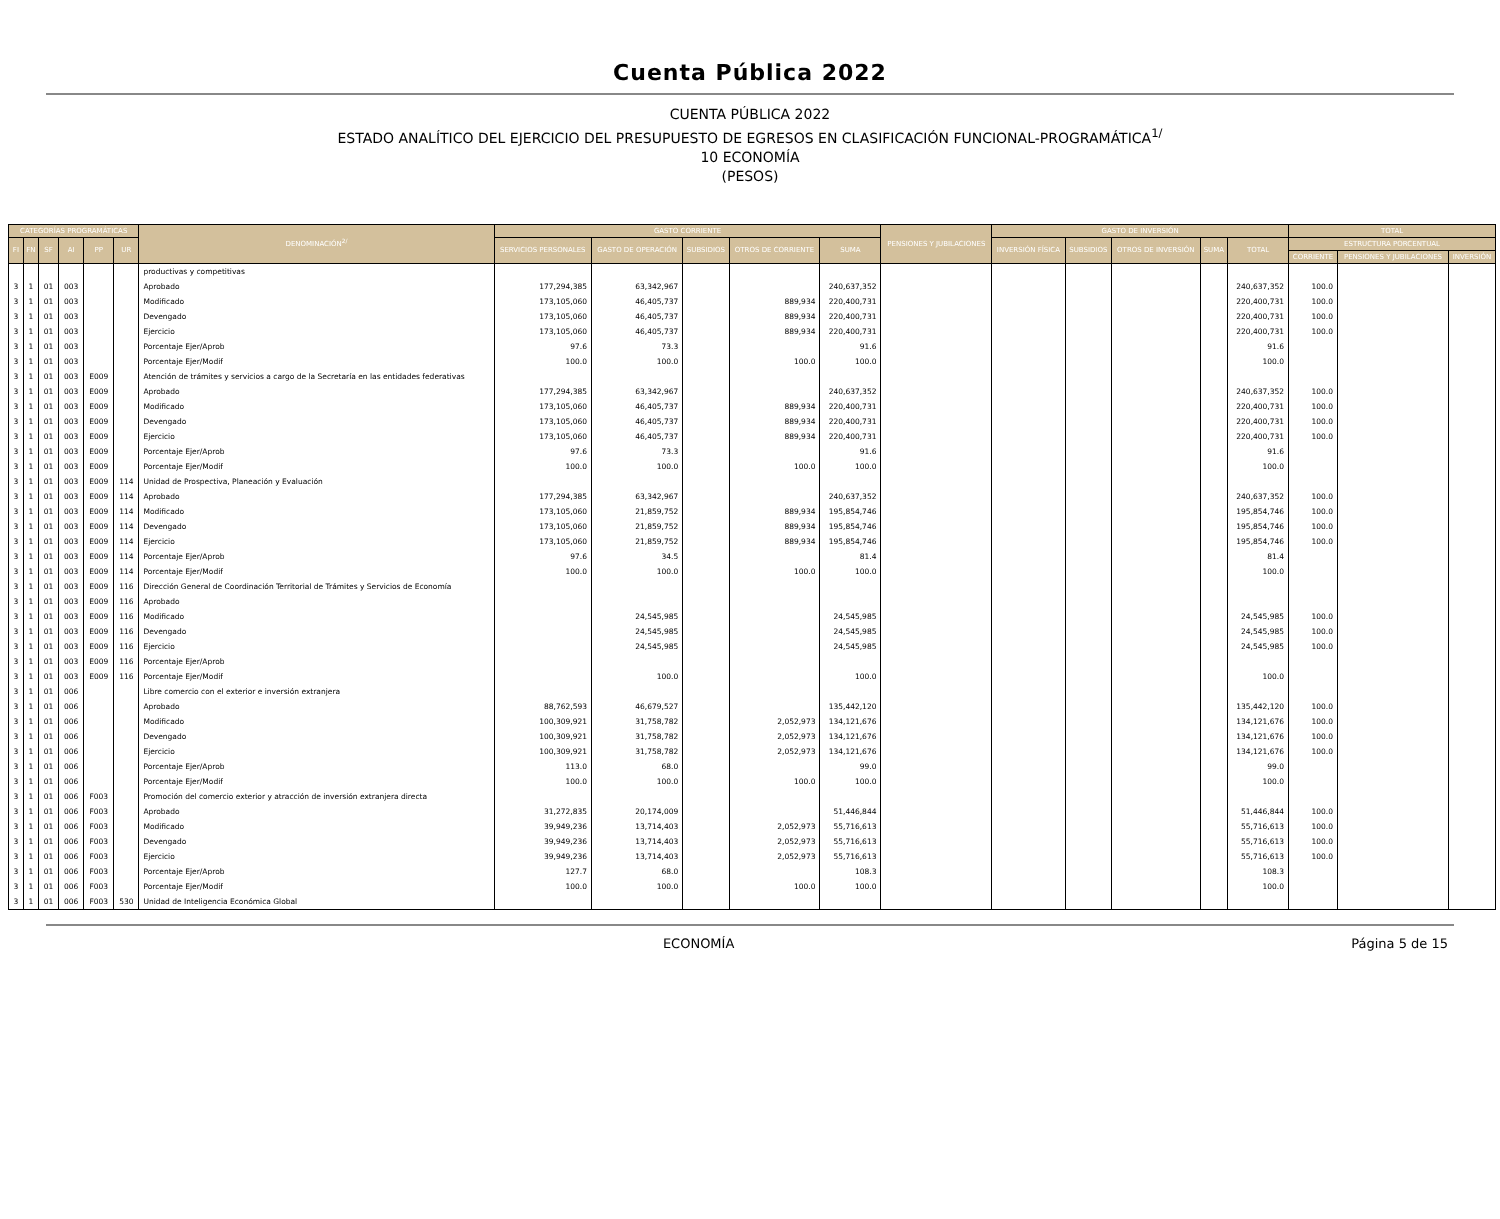Cuenta Pública 2022
CUENTA PÚBLICA 2022
ESTADO ANALÍTICO DEL EJERCICIO DEL PRESUPUESTO DE EGRESOS EN CLASIFICACIÓN FUNCIONAL-PROGRAMÁTICA<sup>1/</sup>
10 ECONOMÍA
(PESOS)
| CATEGORÍAS PROGRAMÁTICAS | | | | | | DENOMINACIÓN<sup>2/</sup> | GASTO CORRIENTE | | | | | PENSIONES Y JUBILACIONES | GASTO DE INVERSIÓN | | | | | TOTAL | | |
| --- | --- | --- | --- | --- | --- | --- | --- | --- | --- | --- | --- | --- | --- | --- | --- | --- | --- | --- | --- | --- |
| FI | FN | SF | AI | PP | UR | | SERVICIOS PERSONALES | GASTO DE OPERACIÓN | SUBSIDIOS | OTROS DE CORRIENTE | SUMA | | INVERSIÓN FÍSICA | SUBSIDIOS | OTROS DE INVERSIÓN | SUMA | TOTAL | ESTRUCTURA PORCENTUAL | | |
| | | | | | | | | | | | | | | | | | | CORRIENTE | PENSIONES Y JUBILACIONES | INVERSIÓN |
| | | | | | | productivas y competitivas | | | | | | | | | | | | | | |
| 3 | 1 | 01 | 003 | | | Aprobado | 177,294,385 | 63,342,967 | | | 240,637,352 | | | | | | 240,637,352 | 100.0 | | |
| 3 | 1 | 01 | 003 | | | Modificado | 173,105,060 | 46,405,737 | | 889,934 | 220,400,731 | | | | | | 220,400,731 | 100.0 | | |
| 3 | 1 | 01 | 003 | | | Devengado | 173,105,060 | 46,405,737 | | 889,934 | 220,400,731 | | | | | | 220,400,731 | 100.0 | | |
| 3 | 1 | 01 | 003 | | | Ejercicio | 173,105,060 | 46,405,737 | | 889,934 | 220,400,731 | | | | | | 220,400,731 | 100.0 | | |
| 3 | 1 | 01 | 003 | | | Porcentaje Ejer/Aprob | 97.6 | 73.3 | | | 91.6 | | | | | | 91.6 | | | |
| 3 | 1 | 01 | 003 | | | Porcentaje Ejer/Modif | 100.0 | 100.0 | | 100.0 | 100.0 | | | | | | 100.0 | | | |
| 3 | 1 | 01 | 003 | E009 | | Atención de trámites y servicios a cargo de la Secretaría en las entidades federativas | | | | | | | | | | | | | | |
| 3 | 1 | 01 | 003 | E009 | | Aprobado | 177,294,385 | 63,342,967 | | | 240,637,352 | | | | | | 240,637,352 | 100.0 | | |
| 3 | 1 | 01 | 003 | E009 | | Modificado | 173,105,060 | 46,405,737 | | 889,934 | 220,400,731 | | | | | | 220,400,731 | 100.0 | | |
| 3 | 1 | 01 | 003 | E009 | | Devengado | 173,105,060 | 46,405,737 | | 889,934 | 220,400,731 | | | | | | 220,400,731 | 100.0 | | |
| 3 | 1 | 01 | 003 | E009 | | Ejercicio | 173,105,060 | 46,405,737 | | 889,934 | 220,400,731 | | | | | | 220,400,731 | 100.0 | | |
| 3 | 1 | 01 | 003 | E009 | | Porcentaje Ejer/Aprob | 97.6 | 73.3 | | | 91.6 | | | | | | 91.6 | | | |
| 3 | 1 | 01 | 003 | E009 | | Porcentaje Ejer/Modif | 100.0 | 100.0 | | 100.0 | 100.0 | | | | | | 100.0 | | | |
| 3 | 1 | 01 | 003 | E009 | 114 | Unidad de Prospectiva, Planeación y Evaluación | | | | | | | | | | | | | | |
| 3 | 1 | 01 | 003 | E009 | 114 | Aprobado | 177,294,385 | 63,342,967 | | | 240,637,352 | | | | | | 240,637,352 | 100.0 | | |
| 3 | 1 | 01 | 003 | E009 | 114 | Modificado | 173,105,060 | 21,859,752 | | 889,934 | 195,854,746 | | | | | | 195,854,746 | 100.0 | | |
| 3 | 1 | 01 | 003 | E009 | 114 | Devengado | 173,105,060 | 21,859,752 | | 889,934 | 195,854,746 | | | | | | 195,854,746 | 100.0 | | |
| 3 | 1 | 01 | 003 | E009 | 114 | Ejercicio | 173,105,060 | 21,859,752 | | 889,934 | 195,854,746 | | | | | | 195,854,746 | 100.0 | | |
| 3 | 1 | 01 | 003 | E009 | 114 | Porcentaje Ejer/Aprob | 97.6 | 34.5 | | | 81.4 | | | | | | 81.4 | | | |
| 3 | 1 | 01 | 003 | E009 | 114 | Porcentaje Ejer/Modif | 100.0 | 100.0 | | 100.0 | 100.0 | | | | | | 100.0 | | | |
| 3 | 1 | 01 | 003 | E009 | 116 | Dirección General de Coordinación Territorial de Trámites y Servicios de Economía | | | | | | | | | | | | | | |
| 3 | 1 | 01 | 003 | E009 | 116 | Aprobado | | | | | | | | | | | | | | |
| 3 | 1 | 01 | 003 | E009 | 116 | Modificado | | 24,545,985 | | | 24,545,985 | | | | | | 24,545,985 | 100.0 | | |
| 3 | 1 | 01 | 003 | E009 | 116 | Devengado | | 24,545,985 | | | 24,545,985 | | | | | | 24,545,985 | 100.0 | | |
| 3 | 1 | 01 | 003 | E009 | 116 | Ejercicio | | 24,545,985 | | | 24,545,985 | | | | | | 24,545,985 | 100.0 | | |
| 3 | 1 | 01 | 003 | E009 | 116 | Porcentaje Ejer/Aprob | | | | | | | | | | | | | | |
| 3 | 1 | 01 | 003 | E009 | 116 | Porcentaje Ejer/Modif | | 100.0 | | | 100.0 | | | | | | 100.0 | | | |
| 3 | 1 | 01 | 006 | | | Libre comercio con el exterior e inversión extranjera | | | | | | | | | | | | | | |
| 3 | 1 | 01 | 006 | | | Aprobado | 88,762,593 | 46,679,527 | | | 135,442,120 | | | | | | 135,442,120 | 100.0 | | |
| 3 | 1 | 01 | 006 | | | Modificado | 100,309,921 | 31,758,782 | | 2,052,973 | 134,121,676 | | | | | | 134,121,676 | 100.0 | | |
| 3 | 1 | 01 | 006 | | | Devengado | 100,309,921 | 31,758,782 | | 2,052,973 | 134,121,676 | | | | | | 134,121,676 | 100.0 | | |
| 3 | 1 | 01 | 006 | | | Ejercicio | 100,309,921 | 31,758,782 | | 2,052,973 | 134,121,676 | | | | | | 134,121,676 | 100.0 | | |
| 3 | 1 | 01 | 006 | | | Porcentaje Ejer/Aprob | 113.0 | 68.0 | | | 99.0 | | | | | | 99.0 | | | |
| 3 | 1 | 01 | 006 | | | Porcentaje Ejer/Modif | 100.0 | 100.0 | | 100.0 | 100.0 | | | | | | 100.0 | | | |
| 3 | 1 | 01 | 006 | F003 | | Promoción del comercio exterior y atracción de inversión extranjera directa | | | | | | | | | | | | | | |
| 3 | 1 | 01 | 006 | F003 | | Aprobado | 31,272,835 | 20,174,009 | | | 51,446,844 | | | | | | 51,446,844 | 100.0 | | |
| 3 | 1 | 01 | 006 | F003 | | Modificado | 39,949,236 | 13,714,403 | | 2,052,973 | 55,716,613 | | | | | | 55,716,613 | 100.0 | | |
| 3 | 1 | 01 | 006 | F003 | | Devengado | 39,949,236 | 13,714,403 | | 2,052,973 | 55,716,613 | | | | | | 55,716,613 | 100.0 | | |
| 3 | 1 | 01 | 006 | F003 | | Ejercicio | 39,949,236 | 13,714,403 | | 2,052,973 | 55,716,613 | | | | | | 55,716,613 | 100.0 | | |
| 3 | 1 | 01 | 006 | F003 | | Porcentaje Ejer/Aprob | 127.7 | 68.0 | | | 108.3 | | | | | | 108.3 | | | |
| 3 | 1 | 01 | 006 | F003 | | Porcentaje Ejer/Modif | 100.0 | 100.0 | | 100.0 | 100.0 | | | | | | 100.0 | | | |
| 3 | 1 | 01 | 006 | F003 | 530 | Unidad de Inteligencia Económica Global | | | | | | | | | | | | | | |
ECONOMÍA Página 5 de 15